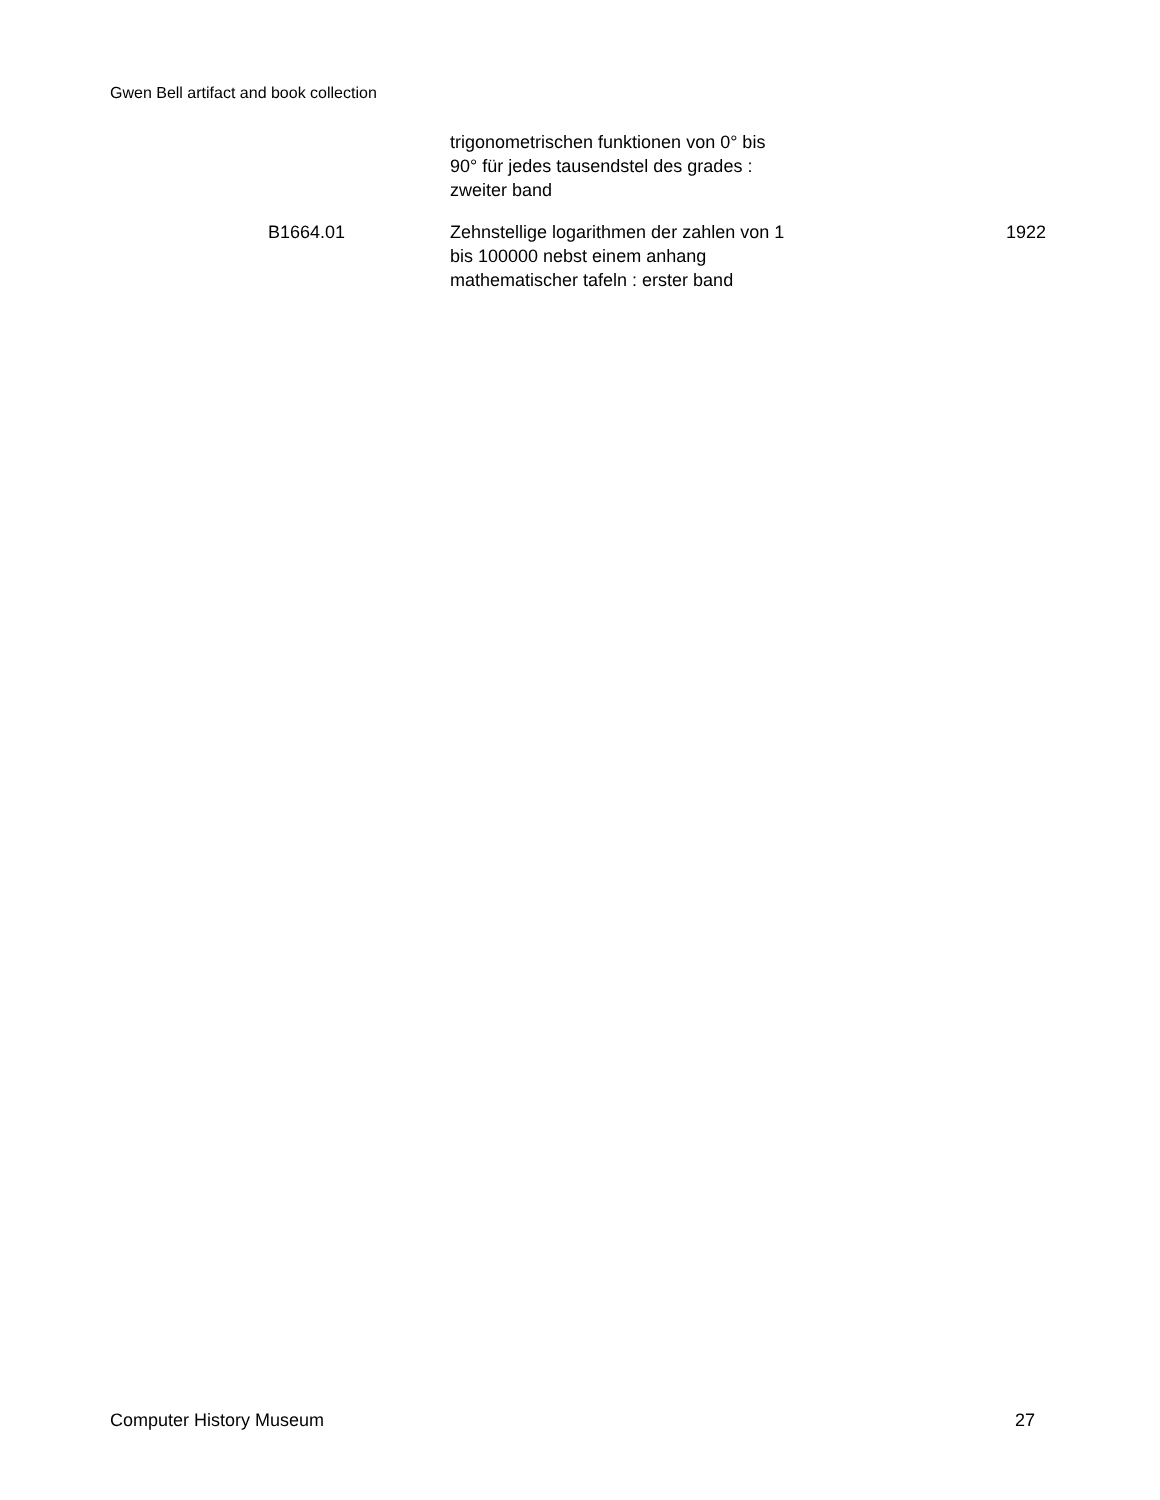Gwen Bell artifact and book collection
| | trigonometrischen funktionen von 0° bis 90° für jedes tausendstel des grades : zweiter band | |
| B1664.01 | Zehnstellige logarithmen der zahlen von 1 bis 100000 nebst einem anhang mathematischer tafeln : erster band | 1922 |
Computer History Museum 27